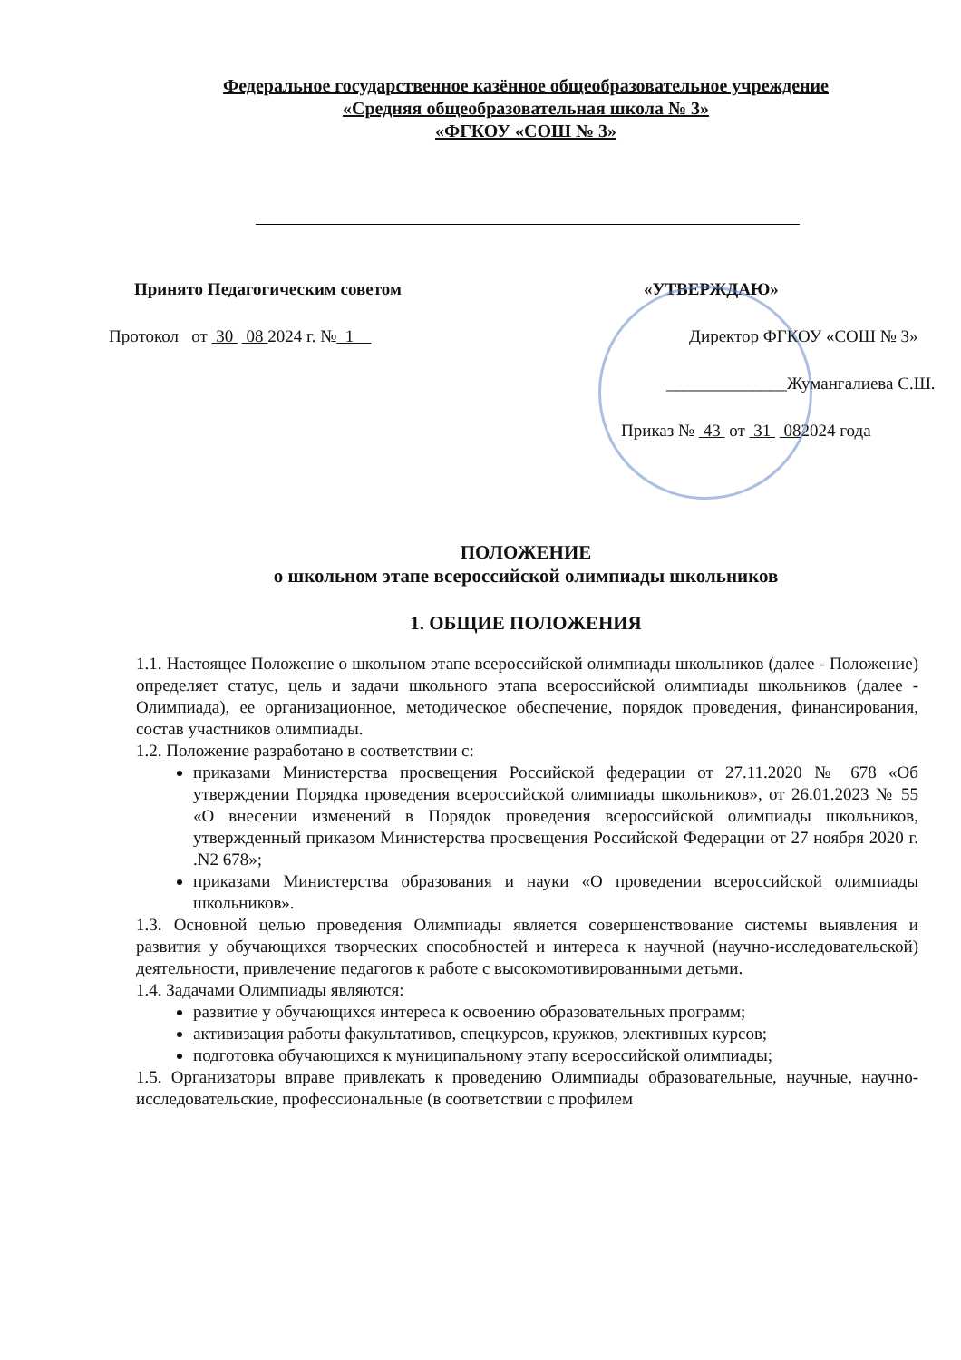Федеральное государственное казённое общеобразовательное учреждение
«Средняя общеобразовательная школа № 3»
«ФГКОУ «СОШ № 3»
Принято Педагогическим советом
Протокол от 30 08 2024 г. № 1
«УТВЕРЖДАЮ»
Директор ФГКОУ «СОШ № 3»
______________Жумангалиева С.Ш.
Приказ № 43 от 31 082024 года
ПОЛОЖЕНИЕ
о школьном этапе всероссийской олимпиады школьников
1. ОБЩИЕ ПОЛОЖЕНИЯ
1.1. Настоящее Положение о школьном этапе всероссийской олимпиады школьников (далее - Положение) определяет статус, цель и задачи школьного этапа всероссийской олимпиады школьников (далее - Олимпиада), ее организационное, методическое обеспечение, порядок проведения, финансирования, состав участников олимпиады.
1.2. Положение разработано в соответствии с:
приказами Министерства просвещения Российской федерации от 27.11.2020 № 678 «Об утверждении Порядка проведения всероссийской олимпиады школьников», от 26.01.2023 № 55 «О внесении изменений в Порядок проведения всероссийской олимпиады школьников, утвержденный приказом Министерства просвещения Российской Федерации от 27 ноября 2020 г. .N2 678»;
приказами Министерства образования и науки «О проведении всероссийской олимпиады школьников».
1.3. Основной целью проведения Олимпиады является совершенствование системы выявления и развития у обучающихся творческих способностей и интереса к научной (научно-исследовательской) деятельности, привлечение педагогов к работе с высокомотивированными детьми.
1.4. Задачами Олимпиады являются:
развитие у обучающихся интереса к освоению образовательных программ;
активизация работы факультативов, спецкурсов, кружков, элективных курсов;
подготовка обучающихся к муниципальному этапу всероссийской олимпиады;
1.5. Организаторы вправе привлекать к проведению Олимпиады образовательные, научные, научно-исследовательские, профессиональные (в соответствии с профилем